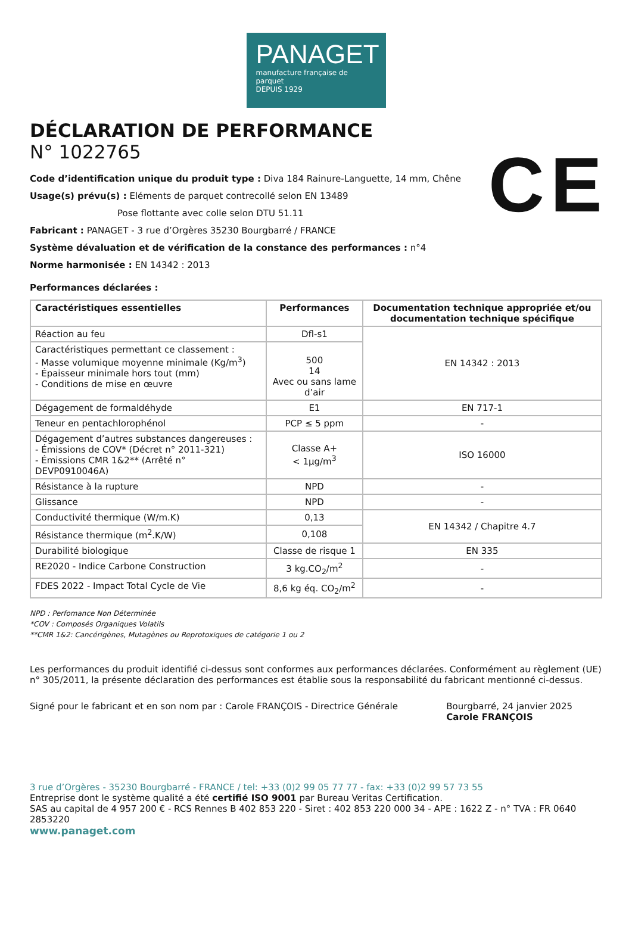PANAGET
manufacture française de parquet
DEPUIS 1929
CE
DÉCLARATION DE PERFORMANCE
N° 1022765
Code d’identification unique du produit type : Diva 184 Rainure-Languette, 14 mm, Chêne
Usage(s) prévu(s) : Eléments de parquet contrecollé selon EN 13489
Pose flottante avec colle selon DTU 51.11
Fabricant : PANAGET - 3 rue d’Orgères 35230 Bourgbarré / FRANCE
Système dévaluation et de vérification de la constance des performances : n°4
Norme harmonisée : EN 14342 : 2013
Performances déclarées :
| Caractéristiques essentielles | Performances | Documentation technique appropriée et/ou documentation technique spécifique |
| --- | --- | --- |
| Réaction au feu | Dfl-s1 | EN 14342 : 2013 |
| Caractéristiques permettant ce classement : - Masse volumique moyenne minimale (Kg/m<sup>3</sup>) - Épaisseur minimale hors tout (mm) - Conditions de mise en œuvre | 500 14 Avec ou sans lame d’air | |
| Dégagement de formaldéhyde | E1 | EN 717-1 |
| Teneur en pentachlorophénol | PCP ≤ 5 ppm | - |
| Dégagement d’autres substances dangereuses : - Émissions de COV* (Décret n° 2011-321) - Émissions CMR 1&2** (Arrêté n° DEVP0910046A) | Classe A+ < 1µg/m<sup>3</sup> | ISO 16000 |
| Résistance à la rupture | NPD | - |
| Glissance | NPD | - |
| Conductivité thermique (W/m.K) | 0,13 | EN 14342 / Chapitre 4.7 |
| Résistance thermique (m<sup>2</sup>.K/W) | 0,108 | |
| Durabilité biologique | Classe de risque 1 | EN 335 |
| RE2020 - Indice Carbone Construction | 3 kg.CO<sub>2</sub>/m<sup>2</sup> | - |
| FDES 2022 - Impact Total Cycle de Vie | 8,6 kg éq. CO<sub>2</sub>/m<sup>2</sup> | - |
NPD : Perfomance Non Déterminée
*COV : Composés Organiques Volatils
**CMR 1&2: Cancérigènes, Mutagènes ou Reprotoxiques de catégorie 1 ou 2
Les performances du produit identifié ci-dessus sont conformes aux performances déclarées. Conformément au règlement (UE) n° 305/2011, la présente déclaration des performances est établie sous la responsabilité du fabricant mentionné ci-dessus.
Signé pour le fabricant et en son nom par : Carole FRANÇOIS - Directrice Générale
Bourgbarré, 24 janvier 2025
Carole FRANÇOIS
3 rue d’Orgères - 35230 Bourgbarré - FRANCE / tel: +33 (0)2 99 05 77 77 - fax: +33 (0)2 99 57 73 55
Entreprise dont le système qualité a été certifié ISO 9001 par Bureau Veritas Certification.
SAS au capital de 4 957 200 € - RCS Rennes B 402 853 220 - Siret : 402 853 220 000 34 - APE : 1622 Z - n° TVA : FR 0640 2853220
www.panaget.com